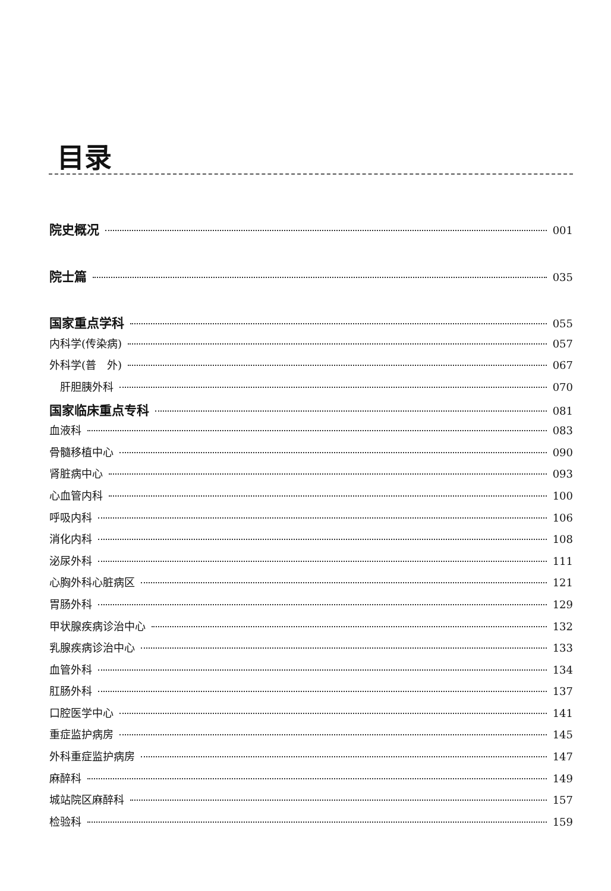目录
院史概况 001
院士篇 035
国家重点学科 055
内科学(传染病) 057
外科学(普　外) 067
　肝胆胰外科 070
国家临床重点专科 081
血液科 083
骨髓移植中心 090
肾脏病中心 093
心血管内科 100
呼吸内科 106
消化内科 108
泌尿外科 111
心胸外科心脏病区 121
胃肠外科 129
甲状腺疾病诊治中心 132
乳腺疾病诊治中心 133
血管外科 134
肛肠外科 137
口腔医学中心 141
重症监护病房 145
外科重症监护病房 147
麻醉科 149
城站院区麻醉科 157
检验科 159